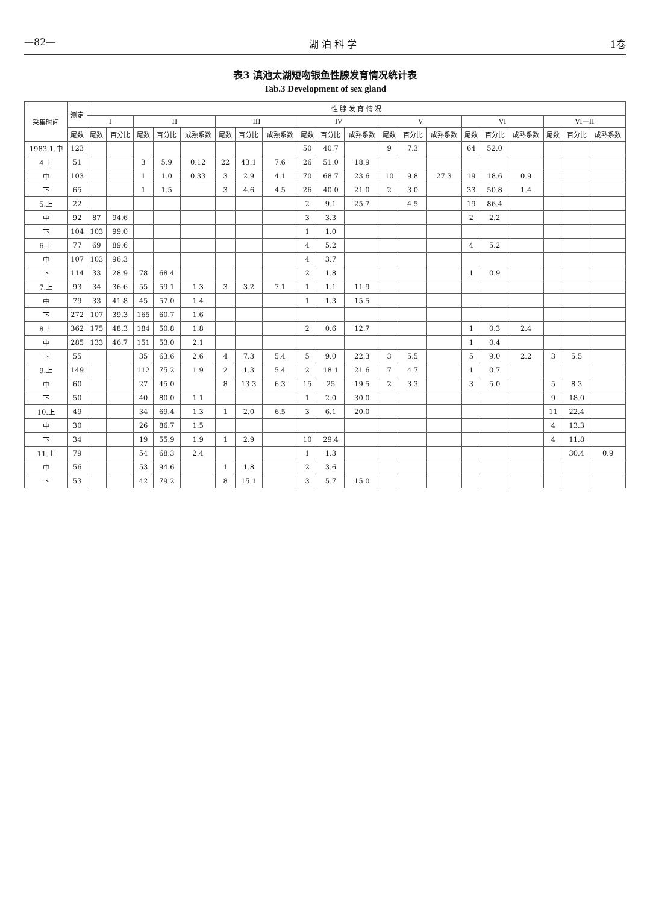—82— 湖 泊 科 学 1卷
表3 滇池太湖短吻银鱼性腺发育情况统计表
Tab.3 Development of sex gland
| 采集时间 | 测定 | 性 腺 发 育 情 况 | | | | | | | | | | | | | | | | | | | |
| --- | --- | --- | --- | --- | --- | --- | --- | --- | --- | --- | --- | --- | --- | --- | --- | --- | --- | --- | --- | --- | --- |
| | | I | | II | | | III | | | IV | | | V | | | VI | | | VI—II | | |
| | 尾数 | 尾数 | 百分比 | 尾数 | 百分比 | 成熟系数 | 尾数 | 百分比 | 成熟系数 | 尾数 | 百分比 | 成熟系数 | 尾数 | 百分比 | 成熟系数 | 尾数 | 百分比 | 成熟系数 | 尾数 | 百分比 | 成熟系数 |
| 1983.1.中 | 123 | | | | | | | | | 50 | 40.7 | | 9 | 7.3 | | 64 | 52.0 | | | | |
| 4.上 | 51 | | | 3 | 5.9 | 0.12 | 22 | 43.1 | 7.6 | 26 | 51.0 | 18.9 | | | | | | | | | |
| 中 | 103 | | | 1 | 1.0 | 0.33 | 3 | 2.9 | 4.1 | 70 | 68.7 | 23.6 | 10 | 9.8 | 27.3 | 19 | 18.6 | 0.9 | | | |
| 下 | 65 | | | 1 | 1.5 | | 3 | 4.6 | 4.5 | 26 | 40.0 | 21.0 | 2 | 3.0 | | 33 | 50.8 | 1.4 | | | |
| 5.上 | 22 | | | | | | | | | 2 | 9.1 | 25.7 | | 4.5 | | 19 | 86.4 | | | | |
| 中 | 92 | 87 | 94.6 | | | | | | | 3 | 3.3 | | | | | 2 | 2.2 | | | | |
| 下 | 104 | 103 | 99.0 | | | | | | | 1 | 1.0 | | | | | | | | | | |
| 6.上 | 77 | 69 | 89.6 | | | | | | | 4 | 5.2 | | | | | 4 | 5.2 | | | | |
| 中 | 107 | 103 | 96.3 | | | | | | | 4 | 3.7 | | | | | | | | | | |
| 下 | 114 | 33 | 28.9 | 78 | 68.4 | | | | | 2 | 1.8 | | | | | 1 | 0.9 | | | | |
| 7.上 | 93 | 34 | 36.6 | 55 | 59.1 | 1.3 | 3 | 3.2 | 7.1 | 1 | 1.1 | 11.9 | | | | | | | | | |
| 中 | 79 | 33 | 41.8 | 45 | 57.0 | 1.4 | | | | 1 | 1.3 | 15.5 | | | | | | | | | |
| 下 | 272 | 107 | 39.3 | 165 | 60.7 | 1.6 | | | | | | | | | | | | | | | |
| 8.上 | 362 | 175 | 48.3 | 184 | 50.8 | 1.8 | | | | 2 | 0.6 | 12.7 | | | | 1 | 0.3 | 2.4 | | | |
| 中 | 285 | 133 | 46.7 | 151 | 53.0 | 2.1 | | | | | | | | | | 1 | 0.4 | | | | |
| 下 | 55 | | | 35 | 63.6 | 2.6 | 4 | 7.3 | 5.4 | 5 | 9.0 | 22.3 | 3 | 5.5 | | 5 | 9.0 | 2.2 | 3 | 5.5 | |
| 9.上 | 149 | | | 112 | 75.2 | 1.9 | 2 | 1.3 | 5.4 | 2 | 18.1 | 21.6 | 7 | 4.7 | | 1 | 0.7 | | | | |
| 中 | 60 | | | 27 | 45.0 | | 8 | 13.3 | 6.3 | 15 | 25 | 19.5 | 2 | 3.3 | | 3 | 5.0 | | 5 | 8.3 | |
| 下 | 50 | | | 40 | 80.0 | 1.1 | | | | 1 | 2.0 | 30.0 | | | | | | | 9 | 18.0 | |
| 10.上 | 49 | | | 34 | 69.4 | 1.3 | 1 | 2.0 | 6.5 | 3 | 6.1 | 20.0 | | | | | | | 11 | 22.4 | |
| 中 | 30 | | | 26 | 86.7 | 1.5 | | | | | | | | | | | | | 4 | 13.3 | |
| 下 | 34 | | | 19 | 55.9 | 1.9 | 1 | 2.9 | | 10 | 29.4 | | | | | | | | 4 | 11.8 | |
| 11.上 | 79 | | | 54 | 68.3 | 2.4 | | | | 1 | 1.3 | | | | | | | | | 30.4 | 0.9 |
| 中 | 56 | | | 53 | 94.6 | | 1 | 1.8 | | 2 | 3.6 | | | | | | | | | | |
| 下 | 53 | | | 42 | 79.2 | | 8 | 15.1 | | 3 | 5.7 | 15.0 | | | | | | | | | |